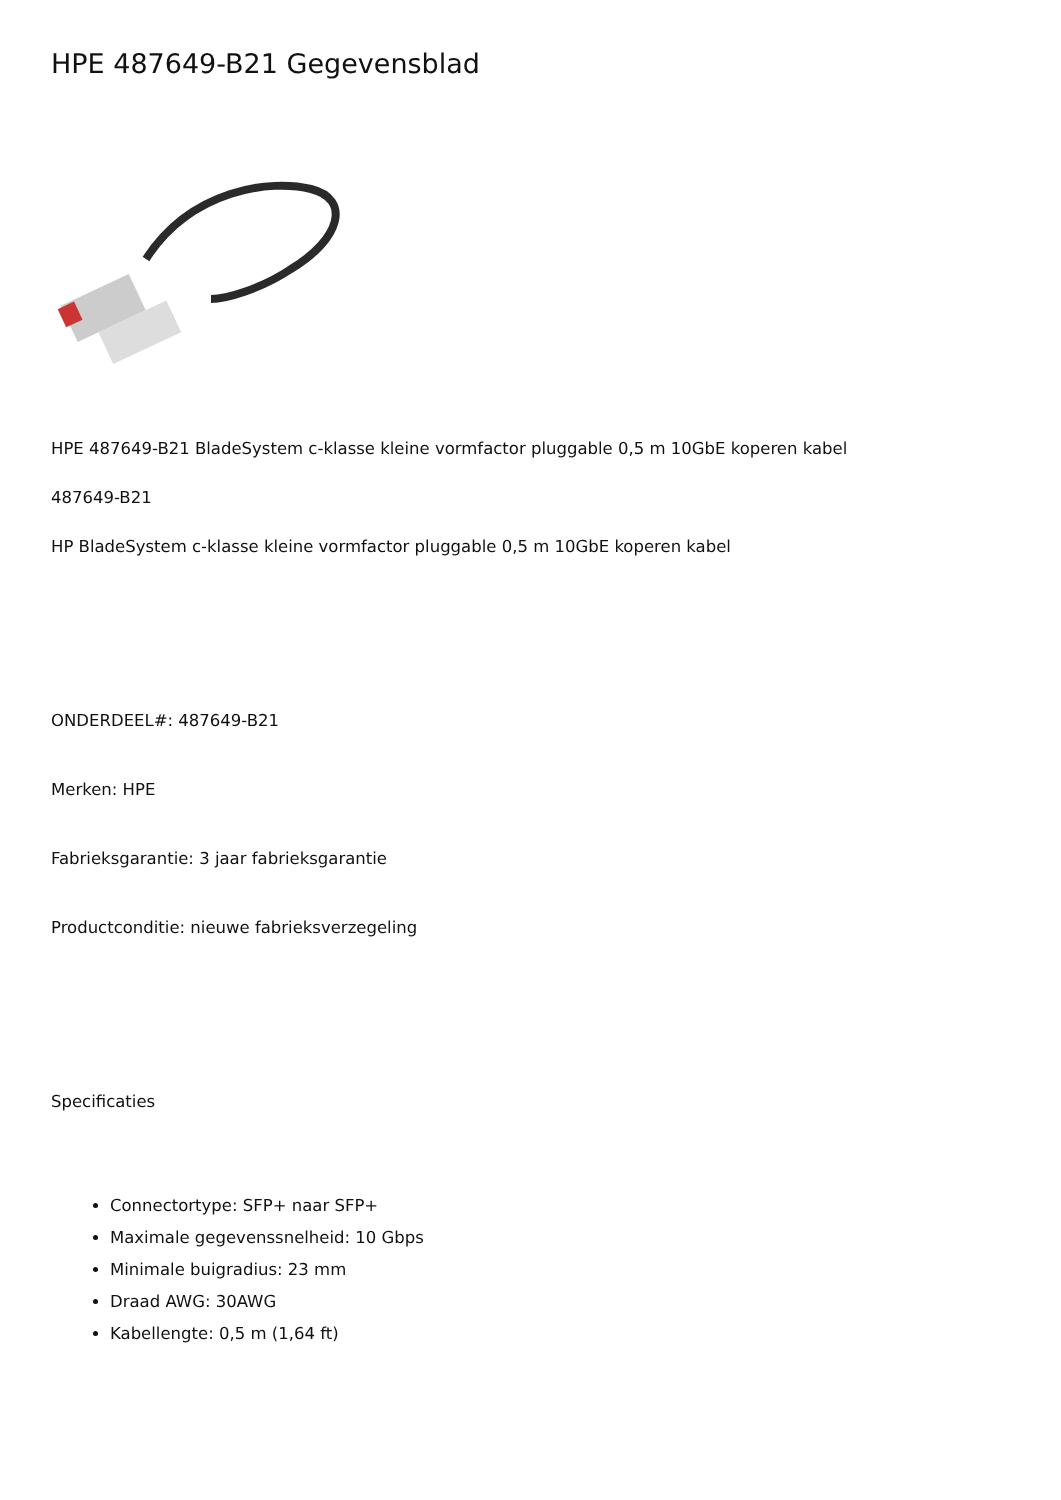HPE 487649-B21 Gegevensblad
HPE 487649-B21 BladeSystem c-klasse kleine vormfactor pluggable 0,5 m 10GbE koperen kabel
487649-B21
HP BladeSystem c-klasse kleine vormfactor pluggable 0,5 m 10GbE koperen kabel
ONDERDEEL#: 487649-B21
Merken: HPE
Fabrieksgarantie: 3 jaar fabrieksgarantie
Productconditie: nieuwe fabrieksverzegeling
Specificaties
Connectortype: SFP+ naar SFP+
Maximale gegevenssnelheid: 10 Gbps
Minimale buigradius: 23 mm
Draad AWG: 30AWG
Kabellengte: 0,5 m (1,64 ft)